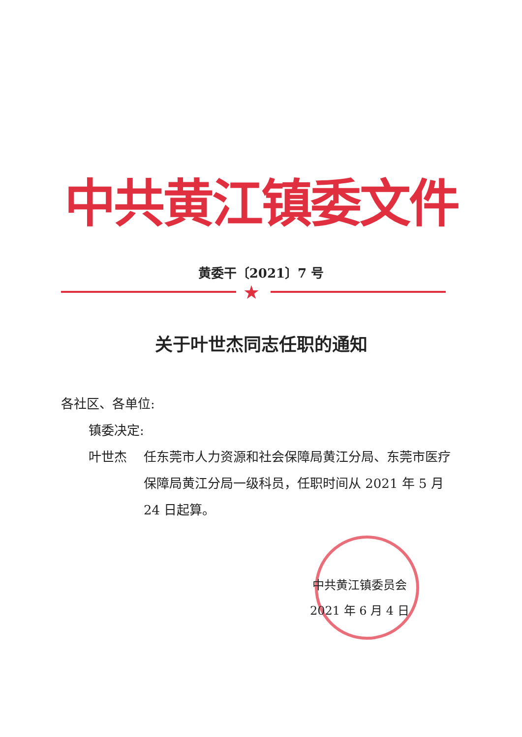中共黄江镇委文件
黄委干〔2021〕7 号
★
关于叶世杰同志任职的通知
各社区、各单位:
镇委决定:
叶世杰 任东莞市人力资源和社会保障局黄江分局、东莞市医疗保障局黄江分局一级科员，任职时间从 2021 年 5 月 24 日起算。
中共黄江镇委员会
2021 年 6 月 4 日